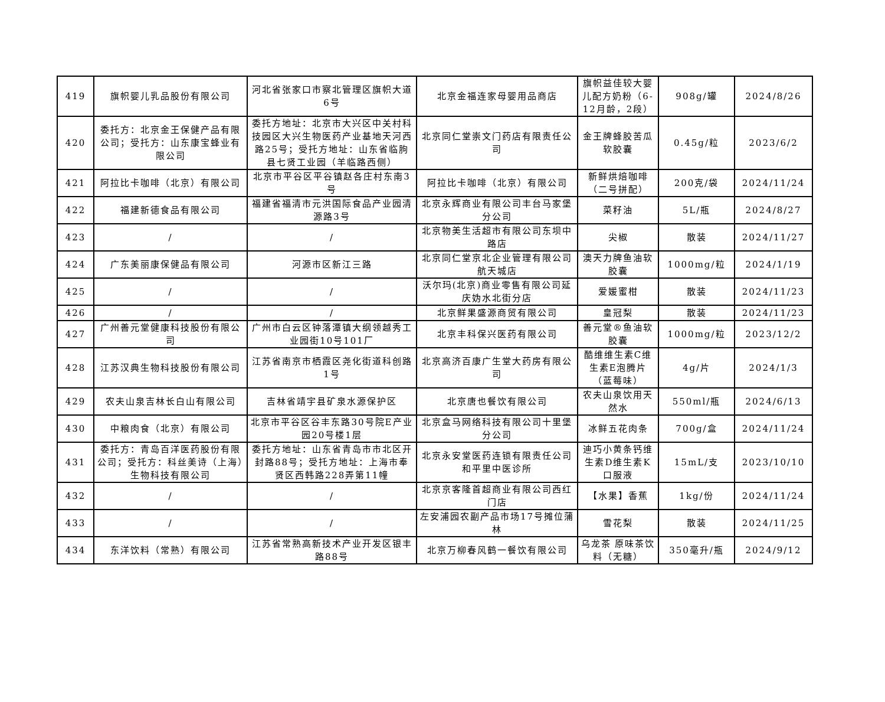| 419 | 旗帜婴儿乳品股份有限公司 | 河北省张家口市察北管理区旗帜大道6号 | 北京金福连家母婴用品商店 | 旗帜益佳较大婴儿配方奶粉（6-12月龄，2段） | 908g/罐 | 2024/8/26 |
| 420 | 委托方：北京金王保健产品有限公司；受托方：山东康宝蜂业有限公司 | 委托方地址：北京市大兴区中关村科技园区大兴生物医药产业基地天河西路25号；受托方地址：山东省临朐县七贤工业园（羊临路西侧） | 北京同仁堂崇文门药店有限责任公司 | 金王牌蜂胶苦瓜软胶囊 | 0.45g/粒 | 2023/6/2 |
| 421 | 阿拉比卡咖啡（北京）有限公司 | 北京市平谷区平谷镇赵各庄村东南3号 | 阿拉比卡咖啡（北京）有限公司 | 新鲜烘焙咖啡（二号拼配） | 200克/袋 | 2024/11/24 |
| 422 | 福建新德食品有限公司 | 福建省福清市元洪国际食品产业园清源路3号 | 北京永辉商业有限公司丰台马家堡分公司 | 菜籽油 | 5L/瓶 | 2024/8/27 |
| 423 | / | / | 北京物美生活超市有限公司东坝中路店 | 尖椒 | 散装 | 2024/11/27 |
| 424 | 广东美丽康保健品有限公司 | 河源市区新江三路 | 北京同仁堂京北企业管理有限公司航天城店 | 澳天力牌鱼油软胶囊 | 1000mg/粒 | 2024/1/19 |
| 425 | / | / | 沃尔玛(北京)商业零售有限公司延庆妫水北街分店 | 爱媛蜜柑 | 散装 | 2024/11/23 |
| 426 | / | / | 北京鲜果盛源商贸有限公司 | 皇冠梨 | 散装 | 2024/11/23 |
| 427 | 广州善元堂健康科技股份有限公司 | 广州市白云区钟落潭镇大纲领越秀工业园街10号101厂 | 北京丰科保兴医药有限公司 | 善元堂®鱼油软胶囊 | 1000mg/粒 | 2023/12/2 |
| 428 | 江苏汉典生物科技股份有限公司 | 江苏省南京市栖霞区尧化街道科创路1号 | 北京高济百康广生堂大药房有限公司 | 酷维维生素C维生素E泡腾片（蓝莓味） | 4g/片 | 2024/1/3 |
| 429 | 农夫山泉吉林长白山有限公司 | 吉林省靖宇县矿泉水源保护区 | 北京唐也餐饮有限公司 | 农夫山泉饮用天然水 | 550ml/瓶 | 2024/6/13 |
| 430 | 中粮肉食（北京）有限公司 | 北京市平谷区谷丰东路30号院E产业园20号楼1层 | 北京盒马网络科技有限公司十里堡分公司 | 冰鲜五花肉条 | 700g/盒 | 2024/11/24 |
| 431 | 委托方：青岛百洋医药股份有限公司；受托方：科丝美诗（上海）生物科技有限公司 | 委托方地址：山东省青岛市市北区开封路88号；受托方地址：上海市奉贤区西韩路228弄第11幢 | 北京永安堂医药连锁有限责任公司和平里中医诊所 | 迪巧小黄条钙维生素D维生素K口服液 | 15mL/支 | 2023/10/10 |
| 432 | / | / | 北京京客隆首超商业有限公司西红门店 | 【水果】香蕉 | 1kg/份 | 2024/11/24 |
| 433 | / | / | 左安浦园农副产品市场17号摊位蒲林 | 雪花梨 | 散装 | 2024/11/25 |
| 434 | 东洋饮料（常熟）有限公司 | 江苏省常熟高新技术产业开发区银丰路88号 | 北京万柳春风鹤一餐饮有限公司 | 乌龙茶 原味茶饮料（无糖） | 350毫升/瓶 | 2024/9/12 |